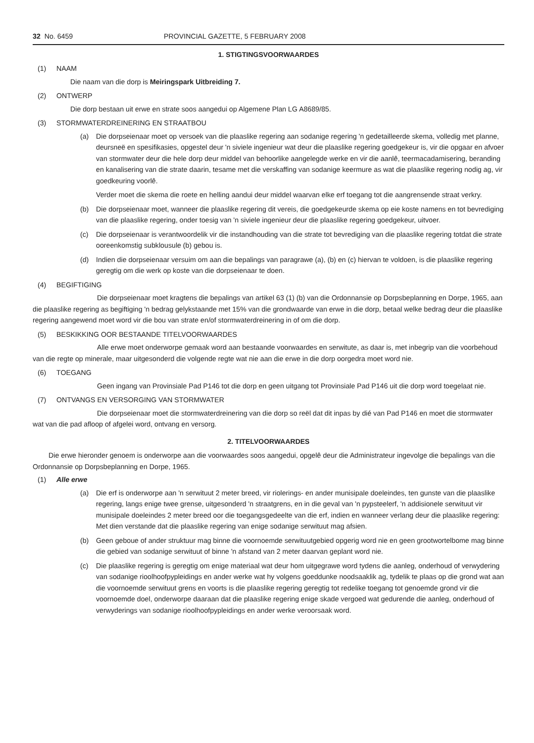32 No. 6459 PROVINCIAL GAZETTE, 5 FEBRUARY 2008
1. STIGTINGSVOORWAARDES
(1) NAAM
Die naam van die dorp is Meiringspark Uitbreiding 7.
(2) ONTWERP
Die dorp bestaan uit erwe en strate soos aangedui op Algemene Plan LG A8689/85.
(3) STORMWATERDREINERING EN STRAATBOU
(a) Die dorpseienaar moet op versoek van die plaaslike regering aan sodanige regering 'n gedetailleerde skema, volledig met planne, deursneë en spesifikasies, opgestel deur 'n siviele ingenieur wat deur die plaaslike regering goedgekeur is, vir die opgaar en afvoer van stormwater deur die hele dorp deur middel van behoorlike aangelegde werke en vir die aanlê, teermacadamisering, beranding en kanalisering van die strate daarin, tesame met die verskaffing van sodanige keermure as wat die plaaslike regering nodig ag, vir goedkeuring voorlê.
Verder moet die skema die roete en helling aandui deur middel waarvan elke erf toegang tot die aangrensende straat verkry.
(b) Die dorpseienaar moet, wanneer die plaaslike regering dit vereis, die goedgekeurde skema op eie koste namens en tot bevrediging van die plaaslike regering, onder toesig van 'n siviele ingenieur deur die plaaslike regering goedgekeur, uitvoer.
(c) Die dorpseienaar is verantwoordelik vir die instandhouding van die strate tot bevrediging van die plaaslike regering totdat die strate ooreenkomstig subklousule (b) gebou is.
(d) Indien die dorpseienaar versuim om aan die bepalings van paragrawe (a), (b) en (c) hiervan te voldoen, is die plaaslike regering geregtig om die werk op koste van die dorpseienaar te doen.
(4) BEGIFTIGING
Die dorpseienaar moet kragtens die bepalings van artikel 63 (1) (b) van die Ordonnansie op Dorpsbeplanning en Dorpe, 1965, aan die plaaslike regering as begiftiging 'n bedrag gelykstaande met 15% van die grondwaarde van erwe in die dorp, betaal welke bedrag deur die plaaslike regering aangewend moet word vir die bou van strate en/of stormwaterdreinering in of om die dorp.
(5) BESKIKKING OOR BESTAANDE TITELVOORWAARDES
Alle erwe moet onderworpe gemaak word aan bestaande voorwaardes en serwitute, as daar is, met inbegrip van die voorbehoud van die regte op minerale, maar uitgesonderd die volgende regte wat nie aan die erwe in die dorp oorgedra moet word nie.
(6) TOEGANG
Geen ingang van Provinsiale Pad P146 tot die dorp en geen uitgang tot Provinsiale Pad P146 uit die dorp word toegelaat nie.
(7) ONTVANGS EN VERSORGING VAN STORMWATER
Die dorpseienaar moet die stormwaterdreinering van die dorp so reël dat dit inpas by dié van Pad P146 en moet die stormwater wat van die pad afloop of afgelei word, ontvang en versorg.
2. TITELVOORWAARDES
Die erwe hieronder genoem is onderworpe aan die voorwaardes soos aangedui, opgelê deur die Administrateur ingevolge die bepalings van die Ordonnansie op Dorpsbeplanning en Dorpe, 1965.
(1) Alle erwe
(a) Die erf is onderworpe aan 'n serwituut 2 meter breed, vir riolerings- en ander munisipale doeleindes, ten gunste van die plaaslike regering, langs enige twee grense, uitgesonderd 'n straatgrens, en in die geval van 'n pypsteelerf, 'n addisionele serwituut vir munisipale doeleindes 2 meter breed oor die toegangsgedeelte van die erf, indien en wanneer verlang deur die plaaslike regering: Met dien verstande dat die plaaslike regering van enige sodanige serwituut mag afsien.
(b) Geen geboue of ander struktuur mag binne die voornoemde serwituutgebied opgerig word nie en geen grootwortelbome mag binne die gebied van sodanige serwituut of binne 'n afstand van 2 meter daarvan geplant word nie.
(c) Die plaaslike regering is geregtig om enige materiaal wat deur hom uitgegrawe word tydens die aanleg, onderhoud of verwydering van sodanige rioolhoofpypleidings en ander werke wat hy volgens goeddunke noodsaaklik ag, tydelik te plaas op die grond wat aan die voornoemde serwituut grens en voorts is die plaaslike regering geregtig tot redelike toegang tot genoemde grond vir die voornoemde doel, onderworpe daaraan dat die plaaslike regering enige skade vergoed wat gedurende die aanleg, onderhoud of verwyderings van sodanige rioolhoofpypleidings en ander werke veroorsaak word.